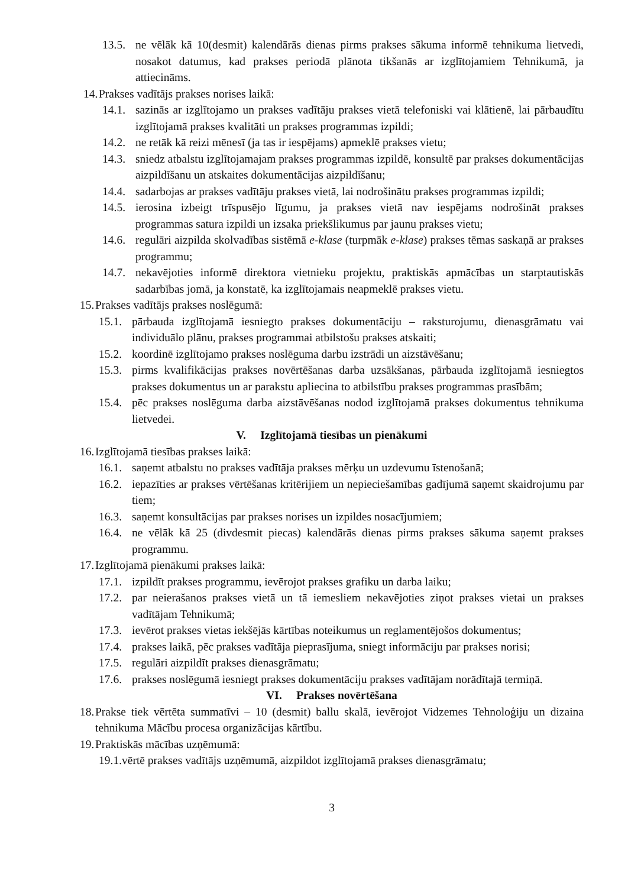13.5. ne vēlāk kā 10(desmit) kalendārās dienas pirms prakses sākuma informē tehnikuma lietvedi, nosakot datumus, kad prakses periodā plānota tikšanās ar izglītojamiem Tehnikumā, ja attiecināms.
14. Prakses vadītājs prakses norises laikā:
14.1. sazinās ar izglītojamo un prakses vadītāju prakses vietā telefoniski vai klātienē, lai pārbaudītu izglītojamā prakses kvalitāti un prakses programmas izpildi;
14.2. ne retāk kā reizi mēnesī (ja tas ir iespējams) apmeklē prakses vietu;
14.3. sniedz atbalstu izglītojamajam prakses programmas izpildē, konsultē par prakses dokumentācijas aizpildīšanu un atskaites dokumentācijas aizpildīšanu;
14.4. sadarbojas ar prakses vadītāju prakses vietā, lai nodrošinātu prakses programmas izpildi;
14.5. ierosina izbeigt trīspusējo līgumu, ja prakses vietā nav iespējams nodrošināt prakses programmas satura izpildi un izsaka priekšlikumus par jaunu prakses vietu;
14.6. regulāri aizpilda skolvadības sistēmā e-klase (turpmāk e-klase) prakses tēmas saskaņā ar prakses programmu;
14.7. nekavējoties informē direktora vietnieku projektu, praktiskās apmācības un starptautiskās sadarbības jomā, ja konstatē, ka izglītojamais neapmeklē prakses vietu.
15. Prakses vadītājs prakses noslēgumā:
15.1. pārbauda izglītojamā iesniegto prakses dokumentāciju – raksturojumu, dienasgrāmatu vai individuālo plānu, prakses programmai atbilstošu prakses atskaiti;
15.2. koordinē izglītojamo prakses noslēguma darbu izstrādi un aizstāvēšanu;
15.3. pirms kvalifikācijas prakses novērtēšanas darba uzsākšanas, pārbauda izglītojamā iesniegtos prakses dokumentus un ar parakstu apliecina to atbilstību prakses programmas prasībām;
15.4. pēc prakses noslēguma darba aizstāvēšanas nodod izglītojamā prakses dokumentus tehnikuma lietvedei.
V. Izglītojamā tiesības un pienākumi
16. Izglītojamā tiesības prakses laikā:
16.1. saņemt atbalstu no prakses vadītāja prakses mērķu un uzdevumu īstenošanā;
16.2. iepazīties ar prakses vērtēšanas kritērijiem un nepieciešamības gadījumā saņemt skaidrojumu par tiem;
16.3. saņemt konsultācijas par prakses norises un izpildes nosacījumiem;
16.4. ne vēlāk kā 25 (divdesmit piecas) kalendārās dienas pirms prakses sākuma saņemt prakses programmu.
17. Izglītojamā pienākumi prakses laikā:
17.1. izpildīt prakses programmu, ievērojot prakses grafiku un darba laiku;
17.2. par neierašanos prakses vietā un tā iemesliem nekavējoties ziņot prakses vietai un prakses vadītājam Tehnikumā;
17.3. ievērot prakses vietas iekšējās kārtības noteikumus un reglamentējošos dokumentus;
17.4. prakses laikā, pēc prakses vadītāja pieprasījuma, sniegt informāciju par prakses norisi;
17.5. regulāri aizpildīt prakses dienasgrāmatu;
17.6. prakses noslēgumā iesniegt prakses dokumentāciju prakses vadītājam norādītajā termiņā.
VI. Prakses novērtēšana
18. Prakse tiek vērtēta summatīvi – 10 (desmit) ballu skalā, ievērojot Vidzemes Tehnoloģiju un dizaina tehnikuma Mācību procesa organizācijas kārtību.
19. Praktiskās mācības uzņēmumā:
19.1.vērtē prakses vadītājs uzņēmumā, aizpildot izglītojamā prakses dienasgrāmatu;
3